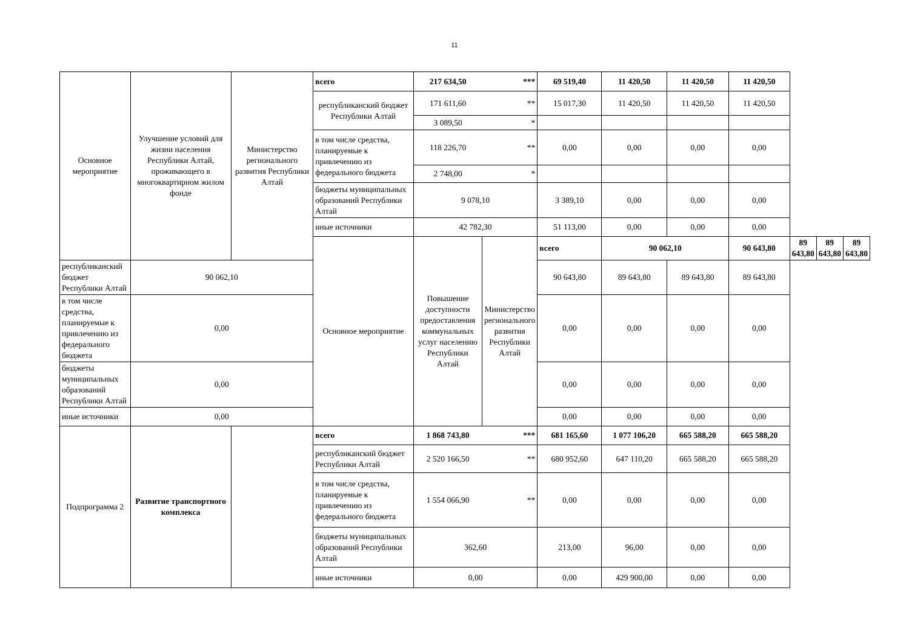11
| Основное мероприятие | Улучшение условий для жизни населения Республики Алтай, проживающего в многоквартирном жилом фонде | Министерство регионального развития Республики Алтай | всего | 217 634,50 | *** | 69 519,40 | 11 420,50 | 11 420,50 | 11 420,50 | | | |
| | | | республиканский бюджет Республики Алтай | 171 611,60 | ** | 15 017,30 | 11 420,50 | 11 420,50 | 11 420,50 | | | |
| | | | | 3 089,50 | * | | | | | | | |
| | | | в том числе средства, планируемые к привлечению из федерального бюджета | 118 226,70 | ** | 0,00 | 0,00 | 0,00 | 0,00 | | | |
| | | | | 2 748,00 | * | | | | | | | |
| | | | бюджеты муниципальных образований Республики Алтай | 9 078,10 | | 3 389,10 | 0,00 | 0,00 | 0,00 | | | |
| | | | иные источники | 42 782,30 | | 51 113,00 | 0,00 | 0,00 | 0,00 | | | |
| | | | Основное мероприятие | Повышение доступности предоставления коммунальных услуг населению Республики Алтай | Министерство регионального развития Республики Алтай | всего | 90 062,10 | | 90 643,80 | 89 643,80 | 89 643,80 | 89 643,80 |
| республиканский бюджет Республики Алтай | 90 062,10 | | | | | 90 643,80 | 89 643,80 | 89 643,80 | 89 643,80 | | | |
| в том числе средства, планируемые к привлечению из федерального бюджета | 0,00 | | | | | 0,00 | 0,00 | 0,00 | 0,00 | | | |
| бюджеты муниципальных образований Республики Алтай | 0,00 | | | | | 0,00 | 0,00 | 0,00 | 0,00 | | | |
| иные источники | 0,00 | | | | | 0,00 | 0,00 | 0,00 | 0,00 | | | |
| Подпрограмма 2 | Развитие транспортного комплекса | | всего | 1 868 743,80 | *** | 681 165,60 | 1 077 106,20 | 665 588,20 | 665 588,20 | | | |
| | | | республиканский бюджет Республики Алтай | 2 520 166,50 | ** | 680 952,60 | 647 110,20 | 665 588,20 | 665 588,20 | | | |
| | | | в том числе средства, планируемые к привлечению из федерального бюджета | 1 554 066,90 | ** | 0,00 | 0,00 | 0,00 | 0,00 | | | |
| | | | бюджеты муниципальных образований Республики Алтай | 362,60 | | 213,00 | 96,00 | 0,00 | 0,00 | | | |
| | | | иные источники | 0,00 | | 0,00 | 429 900,00 | 0,00 | 0,00 | | | |